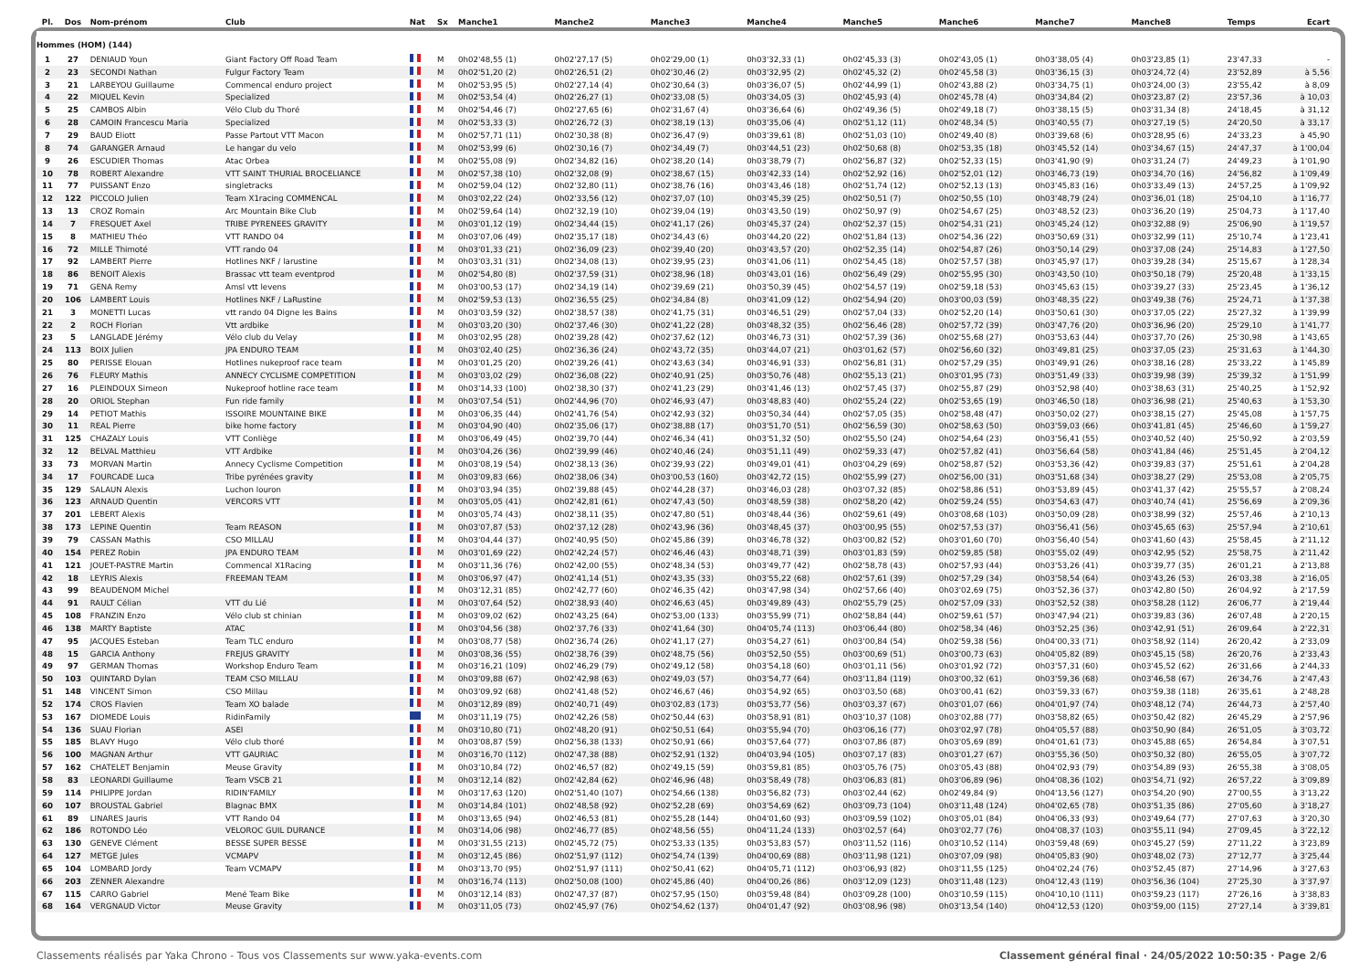| Pl. | Dos | Nom-prénom | Club | Nat | Sx | Manche1 | Manche2 | Manche3 | Manche4 | Manche5 | Manche6 | Manche7 | Manche8 | Temps | Ecart |
| --- | --- | --- | --- | --- | --- | --- | --- | --- | --- | --- | --- | --- | --- | --- | --- |
| Hommes (HOM) (144) | | | | | | | | | | | | | | | |
| 1 | 27 | DENIAUD Youn | Giant Factory Off Road Team | | M | 0h02'48,55 (1) | 0h02'27,17 (5) | 0h02'29,00 (1) | 0h03'32,33 (1) | 0h02'45,33 (3) | 0h02'43,05 (1) | 0h03'38,05 (4) | 0h03'23,85 (1) | 23'47,33 | - |
| 2 | 23 | SECONDI Nathan | Fulgur Factory Team | | M | 0h02'51,20 (2) | 0h02'26,51 (2) | 0h02'30,46 (2) | 0h03'32,95 (2) | 0h02'45,32 (2) | 0h02'45,58 (3) | 0h03'36,15 (3) | 0h03'24,72 (4) | 23'52,89 | à 5,56 |
| 3 | 21 | LARBEYOU Guillaume | Commencal enduro project | | M | 0h02'53,95 (5) | 0h02'27,14 (4) | 0h02'30,64 (3) | 0h03'36,07 (5) | 0h02'44,99 (1) | 0h02'43,88 (2) | 0h03'34,75 (1) | 0h03'24,00 (3) | 23'55,42 | à 8,09 |
| 4 | 22 | MIQUEL Kevin | Specialized | | M | 0h02'53,54 (4) | 0h02'26,27 (1) | 0h02'33,08 (5) | 0h03'34,05 (3) | 0h02'45,93 (4) | 0h02'45,78 (4) | 0h03'34,84 (2) | 0h03'23,87 (2) | 23'57,36 | à 10,03 |
| 5 | 25 | CAMBOS Albin | Vélo Club du Thoré | | M | 0h02'54,46 (7) | 0h02'27,65 (6) | 0h02'31,67 (4) | 0h03'36,64 (6) | 0h02'49,36 (5) | 0h02'49,18 (7) | 0h03'38,15 (5) | 0h03'31,34 (8) | 24'18,45 | à 31,12 |
| 6 | 28 | CAMOIN Francescu Maria | Specialized | | M | 0h02'53,33 (3) | 0h02'26,72 (3) | 0h02'38,19 (13) | 0h03'35,06 (4) | 0h02'51,12 (11) | 0h02'48,34 (5) | 0h03'40,55 (7) | 0h03'27,19 (5) | 24'20,50 | à 33,17 |
| 7 | 29 | BAUD Eliott | Passe Partout VTT Macon | | M | 0h02'57,71 (11) | 0h02'30,38 (8) | 0h02'36,47 (9) | 0h03'39,61 (8) | 0h02'51,03 (10) | 0h02'49,40 (8) | 0h03'39,68 (6) | 0h03'28,95 (6) | 24'33,23 | à 45,90 |
| 8 | 74 | GARANGER Arnaud | Le hangar du velo | | M | 0h02'53,99 (6) | 0h02'30,16 (7) | 0h02'34,49 (7) | 0h03'44,51 (23) | 0h02'50,68 (8) | 0h02'53,35 (18) | 0h03'45,52 (14) | 0h03'34,67 (15) | 24'47,37 | à 1'00,04 |
| 9 | 26 | ESCUDIER Thomas | Atac Orbea | | M | 0h02'55,08 (9) | 0h02'34,82 (16) | 0h02'38,20 (14) | 0h03'38,79 (7) | 0h02'56,87 (32) | 0h02'52,33 (15) | 0h03'41,90 (9) | 0h03'31,24 (7) | 24'49,23 | à 1'01,90 |
| 10 | 78 | ROBERT Alexandre | VTT SAINT THURIAL BROCELIANCE | | M | 0h02'57,38 (10) | 0h02'32,08 (9) | 0h02'38,67 (15) | 0h03'42,33 (14) | 0h02'52,92 (16) | 0h02'52,01 (12) | 0h03'46,73 (19) | 0h03'34,70 (16) | 24'56,82 | à 1'09,49 |
| 11 | 77 | PUISSANT Enzo | singletracks | | M | 0h02'59,04 (12) | 0h02'32,80 (11) | 0h02'38,76 (16) | 0h03'43,46 (18) | 0h02'51,74 (12) | 0h02'52,13 (13) | 0h03'45,83 (16) | 0h03'33,49 (13) | 24'57,25 | à 1'09,92 |
| 12 | 122 | PICCOLO Julien | Team X1racing COMMENCAL | | M | 0h03'02,22 (24) | 0h02'33,56 (12) | 0h02'37,07 (10) | 0h03'45,39 (25) | 0h02'50,51 (7) | 0h02'50,55 (10) | 0h03'48,79 (24) | 0h03'36,01 (18) | 25'04,10 | à 1'16,77 |
| 13 | 13 | CROZ Romain | Arc Mountain Bike Club | | M | 0h02'59,64 (14) | 0h02'32,19 (10) | 0h02'39,04 (19) | 0h03'43,50 (19) | 0h02'50,97 (9) | 0h02'54,67 (25) | 0h03'48,52 (23) | 0h03'36,20 (19) | 25'04,73 | à 1'17,40 |
| 14 | 7 | FRESQUET Axel | TRIBE PYRENEES GRAVITY | | M | 0h03'01,12 (19) | 0h02'34,44 (15) | 0h02'41,17 (26) | 0h03'45,37 (24) | 0h02'52,37 (15) | 0h02'54,31 (21) | 0h03'45,24 (12) | 0h03'32,88 (9) | 25'06,90 | à 1'19,57 |
| 15 | 8 | MATHIEU Théo | VTT RANDO 04 | | M | 0h03'07,06 (49) | 0h02'35,17 (18) | 0h02'34,43 (6) | 0h03'44,20 (22) | 0h02'51,84 (13) | 0h02'54,36 (22) | 0h03'50,69 (31) | 0h03'32,99 (11) | 25'10,74 | à 1'23,41 |
| 16 | 72 | MILLE Thimoté | VTT rando 04 | | M | 0h03'01,33 (21) | 0h02'36,09 (23) | 0h02'39,40 (20) | 0h03'43,57 (20) | 0h02'52,35 (14) | 0h02'54,87 (26) | 0h03'50,14 (29) | 0h03'37,08 (24) | 25'14,83 | à 1'27,50 |
| 17 | 92 | LAMBERT Pierre | Hotlines NKF / larustine | | M | 0h03'03,31 (31) | 0h02'34,08 (13) | 0h02'39,95 (23) | 0h03'41,06 (11) | 0h02'54,45 (18) | 0h02'57,57 (38) | 0h03'45,97 (17) | 0h03'39,28 (34) | 25'15,67 | à 1'28,34 |
| 18 | 86 | BENOIT Alexis | Brassac vtt team eventprod | | M | 0h02'54,80 (8) | 0h02'37,59 (31) | 0h02'38,96 (18) | 0h03'43,01 (16) | 0h02'56,49 (29) | 0h02'55,95 (30) | 0h03'43,50 (10) | 0h03'50,18 (79) | 25'20,48 | à 1'33,15 |
| 19 | 71 | GENA Remy | Amsl vtt levens | | M | 0h03'00,53 (17) | 0h02'34,19 (14) | 0h02'39,69 (21) | 0h03'50,39 (45) | 0h02'54,57 (19) | 0h02'59,18 (53) | 0h03'45,63 (15) | 0h03'39,27 (33) | 25'23,45 | à 1'36,12 |
| 20 | 106 | LAMBERT Louis | Hotlines NKF / LaRustine | | M | 0h02'59,53 (13) | 0h02'36,55 (25) | 0h02'34,84 (8) | 0h03'41,09 (12) | 0h02'54,94 (20) | 0h03'00,03 (59) | 0h03'48,35 (22) | 0h03'49,38 (76) | 25'24,71 | à 1'37,38 |
| 21 | 3 | MONETTI Lucas | vtt rando 04 Digne les Bains | | M | 0h03'03,59 (32) | 0h02'38,57 (38) | 0h02'41,75 (31) | 0h03'46,51 (29) | 0h02'57,04 (33) | 0h02'52,20 (14) | 0h03'50,61 (30) | 0h03'37,05 (22) | 25'27,32 | à 1'39,99 |
| 22 | 2 | ROCH Florian | Vtt ardbike | | M | 0h03'03,20 (30) | 0h02'37,46 (30) | 0h02'41,22 (28) | 0h03'48,32 (35) | 0h02'56,46 (28) | 0h02'57,72 (39) | 0h03'47,76 (20) | 0h03'36,96 (20) | 25'29,10 | à 1'41,77 |
| 23 | 5 | LANGLADE Jérémy | Vélo club du Velay | | M | 0h03'02,95 (28) | 0h02'39,28 (42) | 0h02'37,62 (12) | 0h03'46,73 (31) | 0h02'57,39 (36) | 0h02'55,68 (27) | 0h03'53,63 (44) | 0h03'37,70 (26) | 25'30,98 | à 1'43,65 |
| 24 | 113 | BOIX Julien | JPA ENDURO TEAM | | M | 0h03'02,40 (25) | 0h02'36,36 (24) | 0h02'43,72 (35) | 0h03'44,07 (21) | 0h03'01,62 (57) | 0h02'56,60 (32) | 0h03'49,81 (25) | 0h03'37,05 (23) | 25'31,63 | à 1'44,30 |
| 25 | 80 | PERISSE Elouan | Hotlines nukeproof race team | | M | 0h03'01,25 (20) | 0h02'39,26 (41) | 0h02'43,63 (34) | 0h03'46,91 (33) | 0h02'56,81 (31) | 0h02'57,29 (35) | 0h03'49,91 (26) | 0h03'38,16 (28) | 25'33,22 | à 1'45,89 |
| 26 | 76 | FLEURY Mathis | ANNECY CYCLISME COMPETITION | | M | 0h03'03,02 (29) | 0h02'36,08 (22) | 0h02'40,91 (25) | 0h03'50,76 (48) | 0h02'55,13 (21) | 0h03'01,95 (73) | 0h03'51,49 (33) | 0h03'39,98 (39) | 25'39,32 | à 1'51,99 |
| 27 | 16 | PLEINDOUX Simeon | Nukeproof hotline race team | | M | 0h03'14,33 (100) | 0h02'38,30 (37) | 0h02'41,23 (29) | 0h03'41,46 (13) | 0h02'57,45 (37) | 0h02'55,87 (29) | 0h03'52,98 (40) | 0h03'38,63 (31) | 25'40,25 | à 1'52,92 |
| 28 | 20 | ORIOL Stephan | Fun ride family | | M | 0h03'07,54 (51) | 0h02'44,96 (70) | 0h02'46,93 (47) | 0h03'48,83 (40) | 0h02'55,24 (22) | 0h02'53,65 (19) | 0h03'46,50 (18) | 0h03'36,98 (21) | 25'40,63 | à 1'53,30 |
| 29 | 14 | PETIOT Mathis | ISSOIRE MOUNTAINE BIKE | | M | 0h03'06,35 (44) | 0h02'41,76 (54) | 0h02'42,93 (32) | 0h03'50,34 (44) | 0h02'57,05 (35) | 0h02'58,48 (47) | 0h03'50,02 (27) | 0h03'38,15 (27) | 25'45,08 | à 1'57,75 |
| 30 | 11 | REAL Pierre | bike home factory | | M | 0h03'04,90 (40) | 0h02'35,06 (17) | 0h02'38,88 (17) | 0h03'51,70 (51) | 0h02'56,59 (30) | 0h02'58,63 (50) | 0h03'59,03 (66) | 0h03'41,81 (45) | 25'46,60 | à 1'59,27 |
| 31 | 125 | CHAZALY Louis | VTT Conliège | | M | 0h03'06,49 (45) | 0h02'39,70 (44) | 0h02'46,34 (41) | 0h03'51,32 (50) | 0h02'55,50 (24) | 0h02'54,64 (23) | 0h03'56,41 (55) | 0h03'40,52 (40) | 25'50,92 | à 2'03,59 |
| 32 | 12 | BELVAL Matthieu | VTT Ardbike | | M | 0h03'04,26 (36) | 0h02'39,99 (46) | 0h02'40,46 (24) | 0h03'51,11 (49) | 0h02'59,33 (47) | 0h02'57,82 (41) | 0h03'56,64 (58) | 0h03'41,84 (46) | 25'51,45 | à 2'04,12 |
| 33 | 73 | MORVAN Martin | Annecy Cyclisme Competition | | M | 0h03'08,19 (54) | 0h02'38,13 (36) | 0h02'39,93 (22) | 0h03'49,01 (41) | 0h03'04,29 (69) | 0h02'58,87 (52) | 0h03'53,36 (42) | 0h03'39,83 (37) | 25'51,61 | à 2'04,28 |
| 34 | 17 | FOURCADE Luca | Tribe pyrénées gravity | | M | 0h03'09,83 (66) | 0h02'38,06 (34) | 0h03'00,53 (160) | 0h03'42,72 (15) | 0h02'55,99 (27) | 0h02'56,00 (31) | 0h03'51,68 (34) | 0h03'38,27 (29) | 25'53,08 | à 2'05,75 |
| 35 | 129 | SALAUN Alexis | Luchon louron | | M | 0h03'03,94 (35) | 0h02'39,88 (45) | 0h02'44,28 (37) | 0h03'46,03 (28) | 0h03'07,32 (85) | 0h02'58,86 (51) | 0h03'53,89 (45) | 0h03'41,37 (42) | 25'55,57 | à 2'08,24 |
| 36 | 123 | ARNAUD Quentin | VERCORS VTT | | M | 0h03'05,05 (41) | 0h02'42,81 (61) | 0h02'47,43 (50) | 0h03'48,59 (38) | 0h02'58,20 (42) | 0h02'59,24 (55) | 0h03'54,63 (47) | 0h03'40,74 (41) | 25'56,69 | à 2'09,36 |
| 37 | 201 | LEBERT Alexis | | | M | 0h03'05,74 (43) | 0h02'38,11 (35) | 0h02'47,80 (51) | 0h03'48,44 (36) | 0h02'59,61 (49) | 0h03'08,68 (103) | 0h03'50,09 (28) | 0h03'38,99 (32) | 25'57,46 | à 2'10,13 |
| 38 | 173 | LEPINE Quentin | Team REASON | | M | 0h03'07,87 (53) | 0h02'37,12 (28) | 0h02'43,96 (36) | 0h03'48,45 (37) | 0h03'00,95 (55) | 0h02'57,53 (37) | 0h03'56,41 (56) | 0h03'45,65 (63) | 25'57,94 | à 2'10,61 |
| 39 | 79 | CASSAN Mathis | CSO MILLAU | | M | 0h03'04,44 (37) | 0h02'40,95 (50) | 0h02'45,86 (39) | 0h03'46,78 (32) | 0h03'00,82 (52) | 0h03'01,60 (70) | 0h03'56,40 (54) | 0h03'41,60 (43) | 25'58,45 | à 2'11,12 |
| 40 | 154 | PEREZ Robin | JPA ENDURO TEAM | | M | 0h03'01,69 (22) | 0h02'42,24 (57) | 0h02'46,46 (43) | 0h03'48,71 (39) | 0h03'01,83 (59) | 0h02'59,85 (58) | 0h03'55,02 (49) | 0h03'42,95 (52) | 25'58,75 | à 2'11,42 |
| 41 | 121 | JOUET-PASTRE Martin | Commencal X1Racing | | M | 0h03'11,36 (76) | 0h02'42,00 (55) | 0h02'48,34 (53) | 0h03'49,77 (42) | 0h02'58,78 (43) | 0h02'57,93 (44) | 0h03'53,26 (41) | 0h03'39,77 (35) | 26'01,21 | à 2'13,88 |
| 42 | 18 | LEYRIS Alexis | FREEMAN TEAM | | M | 0h03'06,97 (47) | 0h02'41,14 (51) | 0h02'43,35 (33) | 0h03'55,22 (68) | 0h02'57,61 (39) | 0h02'57,29 (34) | 0h03'58,54 (64) | 0h03'43,26 (53) | 26'03,38 | à 2'16,05 |
| 43 | 99 | BEAUDENOM Michel | | | M | 0h03'12,31 (85) | 0h02'42,77 (60) | 0h02'46,35 (42) | 0h03'47,98 (34) | 0h02'57,66 (40) | 0h03'02,69 (75) | 0h03'52,36 (37) | 0h03'42,80 (50) | 26'04,92 | à 2'17,59 |
| 44 | 91 | RAULT Célian | VTT du Lié | | M | 0h03'07,64 (52) | 0h02'38,93 (40) | 0h02'46,63 (45) | 0h03'49,89 (43) | 0h02'55,79 (25) | 0h02'57,09 (33) | 0h03'52,52 (38) | 0h03'58,28 (112) | 26'06,77 | à 2'19,44 |
| 45 | 108 | FRANZIN Enzo | Vélo club st chinian | | M | 0h03'09,02 (62) | 0h02'43,25 (64) | 0h02'53,00 (133) | 0h03'55,99 (71) | 0h02'58,84 (44) | 0h02'59,61 (57) | 0h03'47,94 (21) | 0h03'39,83 (36) | 26'07,48 | à 2'20,15 |
| 46 | 138 | MARTY Baptiste | ATAC | | M | 0h03'04,56 (38) | 0h02'37,76 (33) | 0h02'41,64 (30) | 0h04'05,74 (113) | 0h03'06,44 (80) | 0h02'58,34 (46) | 0h03'52,25 (36) | 0h03'42,91 (51) | 26'09,64 | à 2'22,31 |
| 47 | 95 | JACQUES Esteban | Team TLC enduro | | M | 0h03'08,77 (58) | 0h02'36,74 (26) | 0h02'41,17 (27) | 0h03'54,27 (61) | 0h03'00,84 (54) | 0h02'59,38 (56) | 0h04'00,33 (71) | 0h03'58,92 (114) | 26'20,42 | à 2'33,09 |
| 48 | 15 | GARCIA Anthony | FREJUS GRAVITY | | M | 0h03'08,36 (55) | 0h02'38,76 (39) | 0h02'48,75 (56) | 0h03'52,50 (55) | 0h03'00,69 (51) | 0h03'00,73 (63) | 0h04'05,82 (89) | 0h03'45,15 (58) | 26'20,76 | à 2'33,43 |
| 49 | 97 | GERMAN Thomas | Workshop Enduro Team | | M | 0h03'16,21 (109) | 0h02'46,29 (79) | 0h02'49,12 (58) | 0h03'54,18 (60) | 0h03'01,11 (56) | 0h03'01,92 (72) | 0h03'57,31 (60) | 0h03'45,52 (62) | 26'31,66 | à 2'44,33 |
| 50 | 103 | QUINTARD Dylan | TEAM CSO MILLAU | | M | 0h03'09,88 (67) | 0h02'42,98 (63) | 0h02'49,03 (57) | 0h03'54,77 (64) | 0h03'11,84 (119) | 0h03'00,32 (61) | 0h03'59,36 (68) | 0h03'46,58 (67) | 26'34,76 | à 2'47,43 |
| 51 | 148 | VINCENT Simon | CSO Millau | | M | 0h03'09,92 (68) | 0h02'41,48 (52) | 0h02'46,67 (46) | 0h03'54,92 (65) | 0h03'03,50 (68) | 0h03'00,41 (62) | 0h03'59,33 (67) | 0h03'59,38 (118) | 26'35,61 | à 2'48,28 |
| 52 | 174 | CROS Flavien | Team XO balade | | M | 0h03'12,89 (89) | 0h02'40,71 (49) | 0h03'02,83 (173) | 0h03'53,77 (56) | 0h03'03,37 (67) | 0h03'01,07 (66) | 0h04'01,97 (74) | 0h03'48,12 (74) | 26'44,73 | à 2'57,40 |
| 53 | 167 | DIOMEDE Louis | RidinFamily | | M | 0h03'11,19 (75) | 0h02'42,26 (58) | 0h02'50,44 (63) | 0h03'58,91 (81) | 0h03'10,37 (108) | 0h03'02,88 (77) | 0h03'58,82 (65) | 0h03'50,42 (82) | 26'45,29 | à 2'57,96 |
| 54 | 136 | SUAU Florian | ASEI | | M | 0h03'10,80 (71) | 0h02'48,20 (91) | 0h02'50,51 (64) | 0h03'55,94 (70) | 0h03'06,16 (77) | 0h03'02,97 (78) | 0h04'05,57 (88) | 0h03'50,90 (84) | 26'51,05 | à 3'03,72 |
| 55 | 185 | BLAVY Hugo | Vélo club thoré | | M | 0h03'08,87 (59) | 0h02'56,38 (133) | 0h02'50,91 (66) | 0h03'57,64 (77) | 0h03'07,86 (87) | 0h03'05,69 (89) | 0h04'01,61 (73) | 0h03'45,88 (65) | 26'54,84 | à 3'07,51 |
| 56 | 100 | MAGNAN Arthur | VTT GAURIAC | | M | 0h03'16,70 (112) | 0h02'47,38 (88) | 0h02'52,91 (132) | 0h04'03,94 (105) | 0h03'07,17 (83) | 0h03'01,27 (67) | 0h03'55,36 (50) | 0h03'50,32 (80) | 26'55,05 | à 3'07,72 |
| 57 | 162 | CHATELET Benjamin | Meuse Gravity | | M | 0h03'10,84 (72) | 0h02'46,57 (82) | 0h02'49,15 (59) | 0h03'59,81 (85) | 0h03'05,76 (75) | 0h03'05,43 (88) | 0h04'02,93 (79) | 0h03'54,89 (93) | 26'55,38 | à 3'08,05 |
| 58 | 83 | LEONARDI Guillaume | Team VSCB 21 | | M | 0h03'12,14 (82) | 0h02'42,84 (62) | 0h02'46,96 (48) | 0h03'58,49 (78) | 0h03'06,83 (81) | 0h03'06,89 (96) | 0h04'08,36 (102) | 0h03'54,71 (92) | 26'57,22 | à 3'09,89 |
| 59 | 114 | PHILIPPE Jordan | RIDIN'FAMILY | | M | 0h03'17,63 (120) | 0h02'51,40 (107) | 0h02'54,66 (138) | 0h03'56,82 (73) | 0h03'02,44 (62) | 0h02'49,84 (9) | 0h04'13,56 (127) | 0h03'54,20 (90) | 27'00,55 | à 3'13,22 |
| 60 | 107 | BROUSTAL Gabriel | Blagnac BMX | | M | 0h03'14,84 (101) | 0h02'48,58 (92) | 0h02'52,28 (69) | 0h03'54,69 (62) | 0h03'09,73 (104) | 0h03'11,48 (124) | 0h04'02,65 (78) | 0h03'51,35 (86) | 27'05,60 | à 3'18,27 |
| 61 | 89 | LINARES Jauris | VTT Rando 04 | | M | 0h03'13,65 (94) | 0h02'46,53 (81) | 0h02'55,28 (144) | 0h04'01,60 (93) | 0h03'09,59 (102) | 0h03'05,01 (84) | 0h04'06,33 (93) | 0h03'49,64 (77) | 27'07,63 | à 3'20,30 |
| 62 | 186 | ROTONDO Léo | VELOROC GUIL DURANCE | | M | 0h03'14,06 (98) | 0h02'46,77 (85) | 0h02'48,56 (55) | 0h04'11,24 (133) | 0h03'02,57 (64) | 0h03'02,77 (76) | 0h04'08,37 (103) | 0h03'55,11 (94) | 27'09,45 | à 3'22,12 |
| 63 | 130 | GENEVE Clément | BESSE SUPER BESSE | | M | 0h03'31,55 (213) | 0h02'45,72 (75) | 0h02'53,33 (135) | 0h03'53,83 (57) | 0h03'11,52 (116) | 0h03'10,52 (114) | 0h03'59,48 (69) | 0h03'45,27 (59) | 27'11,22 | à 3'23,89 |
| 64 | 127 | METGE Jules | VCMAPV | | M | 0h03'12,45 (86) | 0h02'51,97 (112) | 0h02'54,74 (139) | 0h04'00,69 (88) | 0h03'11,98 (121) | 0h03'07,09 (98) | 0h04'05,83 (90) | 0h03'48,02 (73) | 27'12,77 | à 3'25,44 |
| 65 | 104 | LOMBARD Jordy | Team VCMAPV | | M | 0h03'13,70 (95) | 0h02'51,97 (111) | 0h02'50,41 (62) | 0h04'05,71 (112) | 0h03'06,93 (82) | 0h03'11,55 (125) | 0h04'02,24 (76) | 0h03'52,45 (87) | 27'14,96 | à 3'27,63 |
| 66 | 203 | ZENNER Alexandre | | | M | 0h03'16,74 (113) | 0h02'50,08 (100) | 0h02'45,86 (40) | 0h04'00,26 (86) | 0h03'12,09 (123) | 0h03'11,48 (123) | 0h04'12,43 (119) | 0h03'56,36 (104) | 27'25,30 | à 3'37,97 |
| 67 | 115 | CARRO Gabriel | Mené Team Bike | | M | 0h03'12,14 (83) | 0h02'47,37 (87) | 0h02'57,95 (150) | 0h03'59,48 (84) | 0h03'09,28 (100) | 0h03'10,59 (115) | 0h04'10,10 (111) | 0h03'59,23 (117) | 27'26,16 | à 3'38,83 |
| 68 | 164 | VERGNAUD Victor | Meuse Gravity | | M | 0h03'11,05 (73) | 0h02'45,97 (76) | 0h02'54,62 (137) | 0h04'01,47 (92) | 0h03'08,96 (98) | 0h03'13,54 (140) | 0h04'12,53 (120) | 0h03'59,00 (115) | 27'27,14 | à 3'39,81 |
Classements réalisés par Yaka Chrono - Tous vos Classements sur www.yaka-events.com Classement général final · 24/05/2022 10:50:35 · Page 2/6